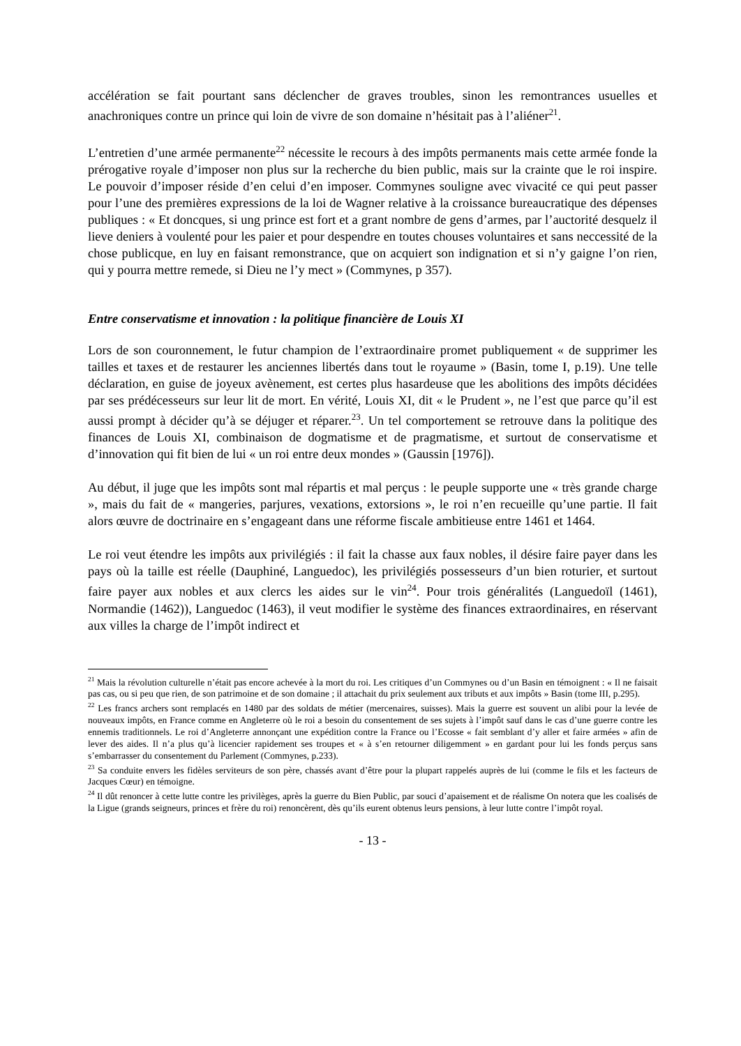accélération se fait pourtant sans déclencher de graves troubles, sinon les remontrances usuelles et anachroniques contre un prince qui loin de vivre de son domaine n’hésitait pas à l’aliéner<sup>21</sup>.
L’entretien d’une armée permanente<sup>22</sup> nécessite le recours à des impôts permanents mais cette armée fonde la prérogative royale d’imposer non plus sur la recherche du bien public, mais sur la crainte que le roi inspire. Le pouvoir d’imposer réside d’en celui d’en imposer. Commynes souligne avec vivacité ce qui peut passer pour l’une des premières expressions de la loi de Wagner relative à la croissance bureaucratique des dépenses publiques : « Et doncques, si ung prince est fort et a grant nombre de gens d’armes, par l’auctorité desquelz il lieve deniers à voulenté pour les paier et pour despendre en toutes chouses voluntaires et sans neccessité de la chose publicque, en luy en faisant remonstrance, que on acquiert son indignation et si n’y gaigne l’on rien, qui y pourra mettre remede, si Dieu ne l’y mect » (Commynes, p 357).
Entre conservatisme et innovation : la politique financière de Louis XI
Lors de son couronnement, le futur champion de l’extraordinaire promet publiquement « de supprimer les tailles et taxes et de restaurer les anciennes libertés dans tout le royaume » (Basin, tome I, p.19). Une telle déclaration, en guise de joyeux avènement, est certes plus hasardeuse que les abolitions des impôts décidées par ses prédécesseurs sur leur lit de mort. En vérité, Louis XI, dit « le Prudent », ne l’est que parce qu’il est aussi prompt à décider qu’à se déjuger et réparer.<sup>23</sup>. Un tel comportement se retrouve dans la politique des finances de Louis XI, combinaison de dogmatisme et de pragmatisme, et surtout de conservatisme et d’innovation qui fit bien de lui « un roi entre deux mondes » (Gaussin [1976]).
Au début, il juge que les impôts sont mal répartis et mal perçus : le peuple supporte une « très grande charge », mais du fait de « mangeries, parjures, vexations, extorsions », le roi n’en recueille qu’une partie. Il fait alors œuvre de doctrinaire en s’engageant dans une réforme fiscale ambitieuse entre 1461 et 1464.
Le roi veut étendre les impôts aux privilégiés : il fait la chasse aux faux nobles, il désire faire payer dans les pays où la taille est réelle (Dauphiné, Languedoc), les privilégiés possesseurs d’un bien roturier, et surtout faire payer aux nobles et aux clercs les aides sur le vin<sup>24</sup>. Pour trois généralités (Languedoïl (1461), Normandie (1462)), Languedoc (1463), il veut modifier le système des finances extraordinaires, en réservant aux villes la charge de l’impôt indirect et
<sup>21</sup> Mais la révolution culturelle n’était pas encore achevée à la mort du roi. Les critiques d’un Commynes ou d’un Basin en témoignent : « Il ne faisait pas cas, ou si peu que rien, de son patrimoine et de son domaine ; il attachait du prix seulement aux tributs et aux impôts » Basin (tome III, p.295).
<sup>22</sup> Les francs archers sont remplacés en 1480 par des soldats de métier (mercenaires, suisses). Mais la guerre est souvent un alibi pour la levée de nouveaux impôts, en France comme en Angleterre où le roi a besoin du consentement de ses sujets à l’impôt sauf dans le cas d’une guerre contre les ennemis traditionnels. Le roi d’Angleterre annonçant une expédition contre la France ou l’Ecosse « fait semblant d’y aller et faire armées » afin de lever des aides. Il n’a plus qu’à licencier rapidement ses troupes et « à s’en retourner diligemment » en gardant pour lui les fonds perçus sans s’embarrasser du consentement du Parlement (Commynes, p.233).
<sup>23</sup> Sa conduite envers les fidèles serviteurs de son père, chassés avant d’être pour la plupart rappelés auprès de lui (comme le fils et les facteurs de Jacques Cœur) en témoigne.
<sup>24</sup> Il dût renoncer à cette lutte contre les privilèges, après la guerre du Bien Public, par souci d’apaisement et de réalisme On notera que les coalisés de la Ligue (grands seigneurs, princes et frère du roi) renoncèrent, dès qu’ils eurent obtenus leurs pensions, à leur lutte contre l’impôt royal.
- 13 -